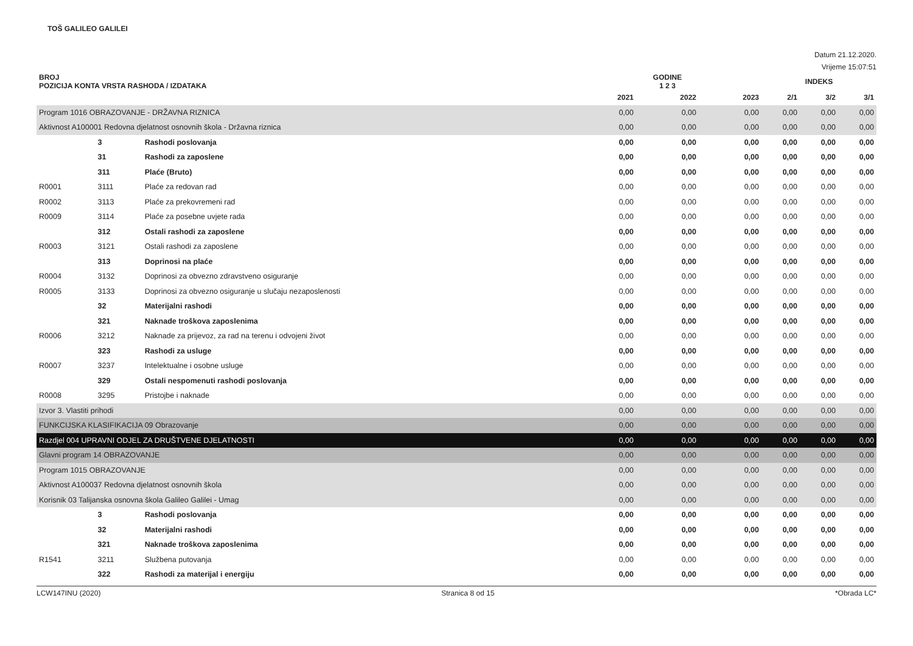TOŠ GALILEO GALILEI
Datum 21.12.2020.
Vrijeme 15:07:51
| BROJ POZICIJA KONTA VRSTA RASHODA / IZDATAKA | | | GODINE 1 2 3 | | | INDEKS | | |
| --- | --- | --- | --- | --- | --- | --- | --- | --- |
| | | | 2021 | 2022 | 2023 | 2/1 | 3/2 | 3/1 |
| Program 1016 OBRAZOVANJE - DRŽAVNA RIZNICA | | | 0,00 | 0,00 | 0,00 | 0,00 | 0,00 | 0,00 |
| Aktivnost A100001 Redovna djelatnost osnovnih škola - Državna riznica | | | 0,00 | 0,00 | 0,00 | 0,00 | 0,00 | 0,00 |
| | 3 | Rashodi poslovanja | 0,00 | 0,00 | 0,00 | 0,00 | 0,00 | 0,00 |
| | 31 | Rashodi za zaposlene | 0,00 | 0,00 | 0,00 | 0,00 | 0,00 | 0,00 |
| | 311 | Plaće (Bruto) | 0,00 | 0,00 | 0,00 | 0,00 | 0,00 | 0,00 |
| R0001 | 3111 | Plaće za redovan rad | 0,00 | 0,00 | 0,00 | 0,00 | 0,00 | 0,00 |
| R0002 | 3113 | Plaće za prekovremeni rad | 0,00 | 0,00 | 0,00 | 0,00 | 0,00 | 0,00 |
| R0009 | 3114 | Plaće za posebne uvjete rada | 0,00 | 0,00 | 0,00 | 0,00 | 0,00 | 0,00 |
| | 312 | Ostali rashodi za zaposlene | 0,00 | 0,00 | 0,00 | 0,00 | 0,00 | 0,00 |
| R0003 | 3121 | Ostali rashodi za zaposlene | 0,00 | 0,00 | 0,00 | 0,00 | 0,00 | 0,00 |
| | 313 | Doprinosi na plaće | 0,00 | 0,00 | 0,00 | 0,00 | 0,00 | 0,00 |
| R0004 | 3132 | Doprinosi za obvezno zdravstveno osiguranje | 0,00 | 0,00 | 0,00 | 0,00 | 0,00 | 0,00 |
| R0005 | 3133 | Doprinosi za obvezno osiguranje u slučaju nezaposlenosti | 0,00 | 0,00 | 0,00 | 0,00 | 0,00 | 0,00 |
| | 32 | Materijalni rashodi | 0,00 | 0,00 | 0,00 | 0,00 | 0,00 | 0,00 |
| | 321 | Naknade troškova zaposlenima | 0,00 | 0,00 | 0,00 | 0,00 | 0,00 | 0,00 |
| R0006 | 3212 | Naknade za prijevoz, za rad na terenu i odvojeni život | 0,00 | 0,00 | 0,00 | 0,00 | 0,00 | 0,00 |
| | 323 | Rashodi za usluge | 0,00 | 0,00 | 0,00 | 0,00 | 0,00 | 0,00 |
| R0007 | 3237 | Intelektualne i osobne usluge | 0,00 | 0,00 | 0,00 | 0,00 | 0,00 | 0,00 |
| | 329 | Ostali nespomenuti rashodi poslovanja | 0,00 | 0,00 | 0,00 | 0,00 | 0,00 | 0,00 |
| R0008 | 3295 | Pristojbe i naknade | 0,00 | 0,00 | 0,00 | 0,00 | 0,00 | 0,00 |
| Izvor 3. Vlastiti prihodi | | | 0,00 | 0,00 | 0,00 | 0,00 | 0,00 | 0,00 |
| FUNKCIJSKA KLASIFIKACIJA 09 Obrazovanje | | | 0,00 | 0,00 | 0,00 | 0,00 | 0,00 | 0,00 |
| Razdjel 004 UPRAVNI ODJEL ZA DRUŠTVENE DJELATNOSTI | | | 0,00 | 0,00 | 0,00 | 0,00 | 0,00 | 0,00 |
| Glavni program 14 OBRAZOVANJE | | | 0,00 | 0,00 | 0,00 | 0,00 | 0,00 | 0,00 |
| Program 1015 OBRAZOVANJE | | | 0,00 | 0,00 | 0,00 | 0,00 | 0,00 | 0,00 |
| Aktivnost A100037 Redovna djelatnost osnovnih škola | | | 0,00 | 0,00 | 0,00 | 0,00 | 0,00 | 0,00 |
| Korisnik 03 Talijanska osnovna škola Galileo Galilei - Umag | | | 0,00 | 0,00 | 0,00 | 0,00 | 0,00 | 0,00 |
| | 3 | Rashodi poslovanja | 0,00 | 0,00 | 0,00 | 0,00 | 0,00 | 0,00 |
| | 32 | Materijalni rashodi | 0,00 | 0,00 | 0,00 | 0,00 | 0,00 | 0,00 |
| | 321 | Naknade troškova zaposlenima | 0,00 | 0,00 | 0,00 | 0,00 | 0,00 | 0,00 |
| R1541 | 3211 | Službena putovanja | 0,00 | 0,00 | 0,00 | 0,00 | 0,00 | 0,00 |
| | 322 | Rashodi za materijal i energiju | 0,00 | 0,00 | 0,00 | 0,00 | 0,00 | 0,00 |
LCW147INU (2020) Stranica 8 od 15 *Obrada LC*